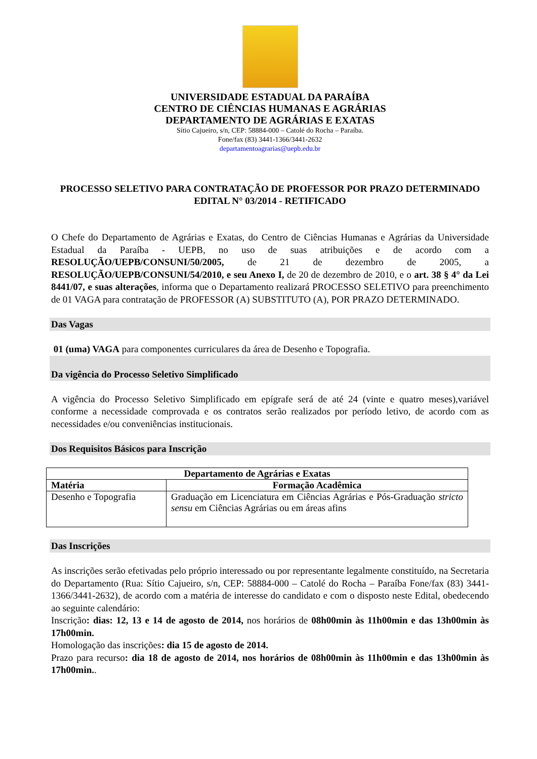UNIVERSIDADE ESTADUAL DA PARAÍBA
CENTRO DE CIÊNCIAS HUMANAS E AGRÁRIAS
DEPARTAMENTO DE AGRÁRIAS E EXATAS
Sítio Cajueiro, s/n, CEP: 58884-000 – Catolé do Rocha – Paraíba.
Fone/fax (83) 3441-1366/3441-2632
departamentoagrarias@uepb.edu.br
PROCESSO SELETIVO PARA CONTRATAÇÃO DE PROFESSOR POR PRAZO DETERMINADO
EDITAL N° 03/2014 - RETIFICADO
O Chefe do Departamento de Agrárias e Exatas, do Centro de Ciências Humanas e Agrárias da Universidade Estadual da Paraíba - UEPB, no uso de suas atribuições e de acordo com a RESOLUÇÃO/UEPB/CONSUNI/50/2005, de 21 de dezembro de 2005, a RESOLUÇÃO/UEPB/CONSUNI/54/2010, e seu Anexo I, de 20 de dezembro de 2010, e o art. 38 § 4° da Lei 8441/07, e suas alterações, informa que o Departamento realizará PROCESSO SELETIVO para preenchimento de 01 VAGA para contratação de PROFESSOR (A) SUBSTITUTO (A), POR PRAZO DETERMINADO.
Das Vagas
01 (uma) VAGA para componentes curriculares da área de Desenho e Topografia.
Da vigência do Processo Seletivo Simplificado
A vigência do Processo Seletivo Simplificado em epígrafe será de até 24 (vinte e quatro meses),variável conforme a necessidade comprovada e os contratos serão realizados por período letivo, de acordo com as necessidades e/ou conveniências institucionais.
Dos Requisitos Básicos para Inscrição
| Departamento de Agrárias e Exatas | |
| --- | --- |
| Matéria | Formação Acadêmica |
| Desenho e Topografia | Graduação em Licenciatura em Ciências Agrárias e Pós-Graduação stricto sensu em Ciências Agrárias ou em áreas afins |
Das Inscrições
As inscrições serão efetivadas pelo próprio interessado ou por representante legalmente constituído, na Secretaria do Departamento (Rua: Sítio Cajueiro, s/n, CEP: 58884-000 – Catolé do Rocha – Paraíba Fone/fax (83) 3441-1366/3441-2632), de acordo com a matéria de interesse do candidato e com o disposto neste Edital, obedecendo ao seguinte calendário:
Inscrição: dias: 12, 13 e 14 de agosto de 2014, nos horários de 08h00min às 11h00min e das 13h00min às 17h00min.
Homologação das inscrições: dia 15 de agosto de 2014.
Prazo para recurso: dia 18 de agosto de 2014, nos horários de 08h00min às 11h00min e das 13h00min às 17h00min..